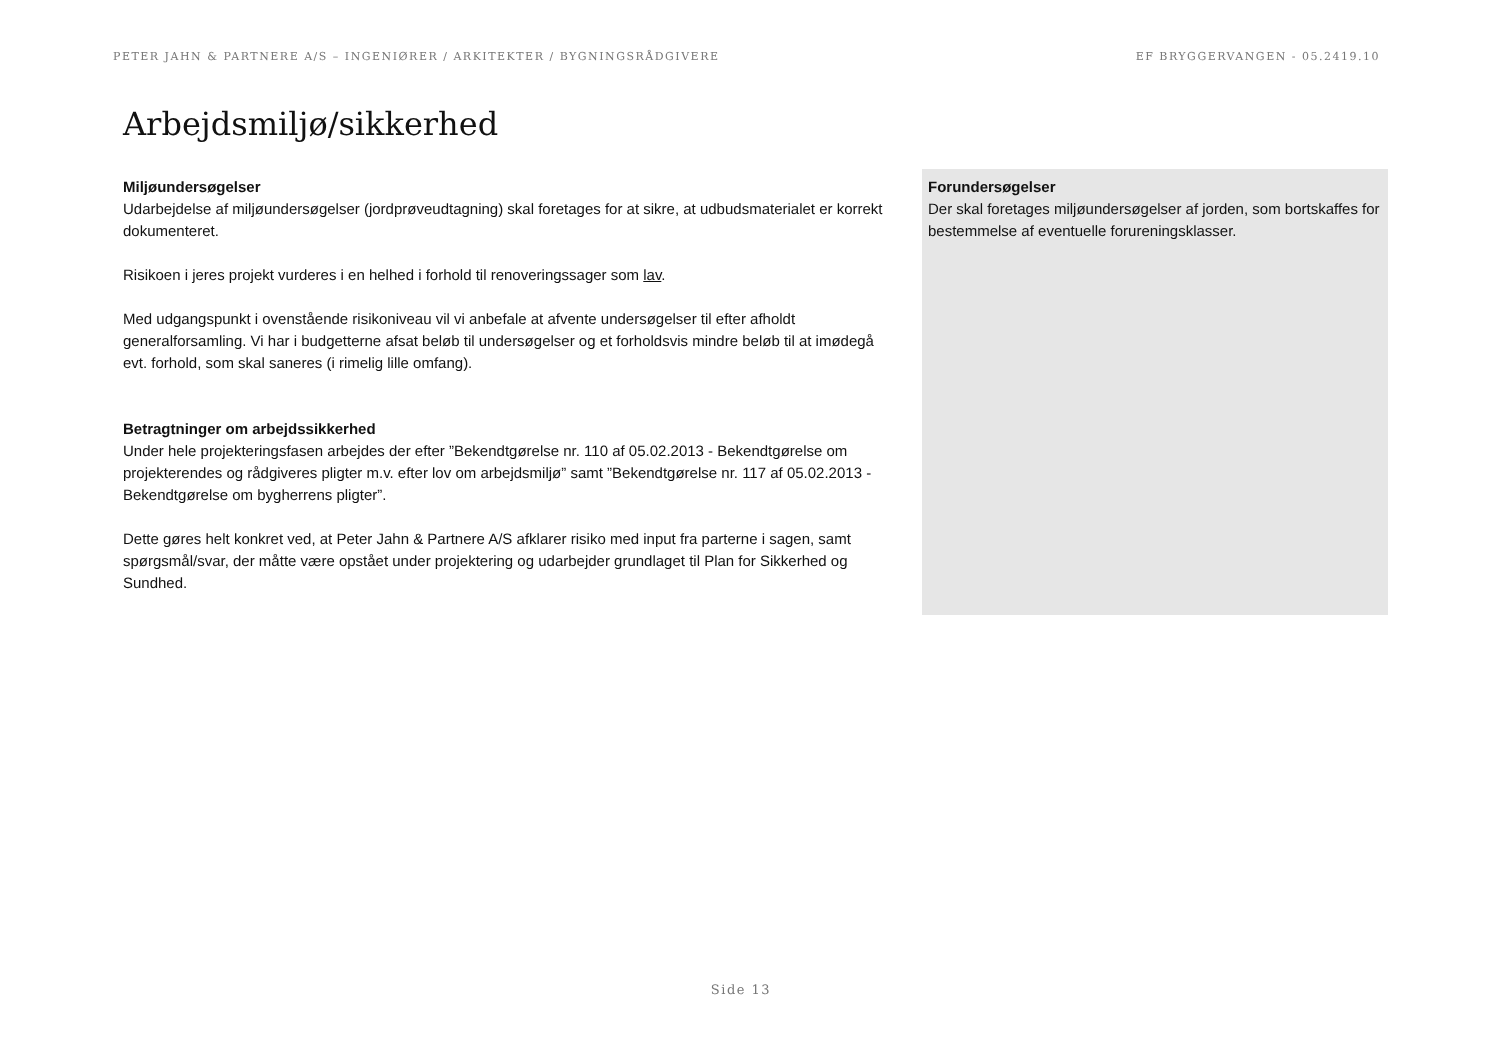PETER JAHN & PARTNERE A/S – INGENIØRER / ARKITEKTER / BYGNINGSRÅDGIVERE EF BRYGGERVANGEN - 05.2419.10
Arbejdsmiljø/sikkerhed
Miljøundersøgelser
Udarbejdelse af miljøundersøgelser (jordprøveudtagning) skal foretages for at sikre, at udbudsmaterialet er korrekt dokumenteret.
Risikoen i jeres projekt vurderes i en helhed i forhold til renoveringssager som lav.
Med udgangspunkt i ovenstående risikoniveau vil vi anbefale at afvente undersøgelser til efter afholdt generalforsamling. Vi har i budgetterne afsat beløb til undersøgelser og et forholdsvis mindre beløb til at imødegå evt. forhold, som skal saneres (i rimelig lille omfang).
Betragtninger om arbejdssikkerhed
Under hele projekteringsfasen arbejdes der efter ”Bekendtgørelse nr. 110 af 05.02.2013 - Bekendtgørelse om projekterendes og rådgiveres pligter m.v. efter lov om arbejdsmiljø” samt ”Bekendtgørelse nr. 117 af 05.02.2013 - Bekendtgørelse om bygherrens pligter”.
Dette gøres helt konkret ved, at Peter Jahn & Partnere A/S afklarer risiko med input fra parterne i sagen, samt spørgsmål/svar, der måtte være opstået under projektering og udarbejder grundlaget til Plan for Sikkerhed og Sundhed.
Forundersøgelser
Der skal foretages miljøundersøgelser af jorden, som bortskaffes for bestemmelse af eventuelle forureningsklasser.
Side 13